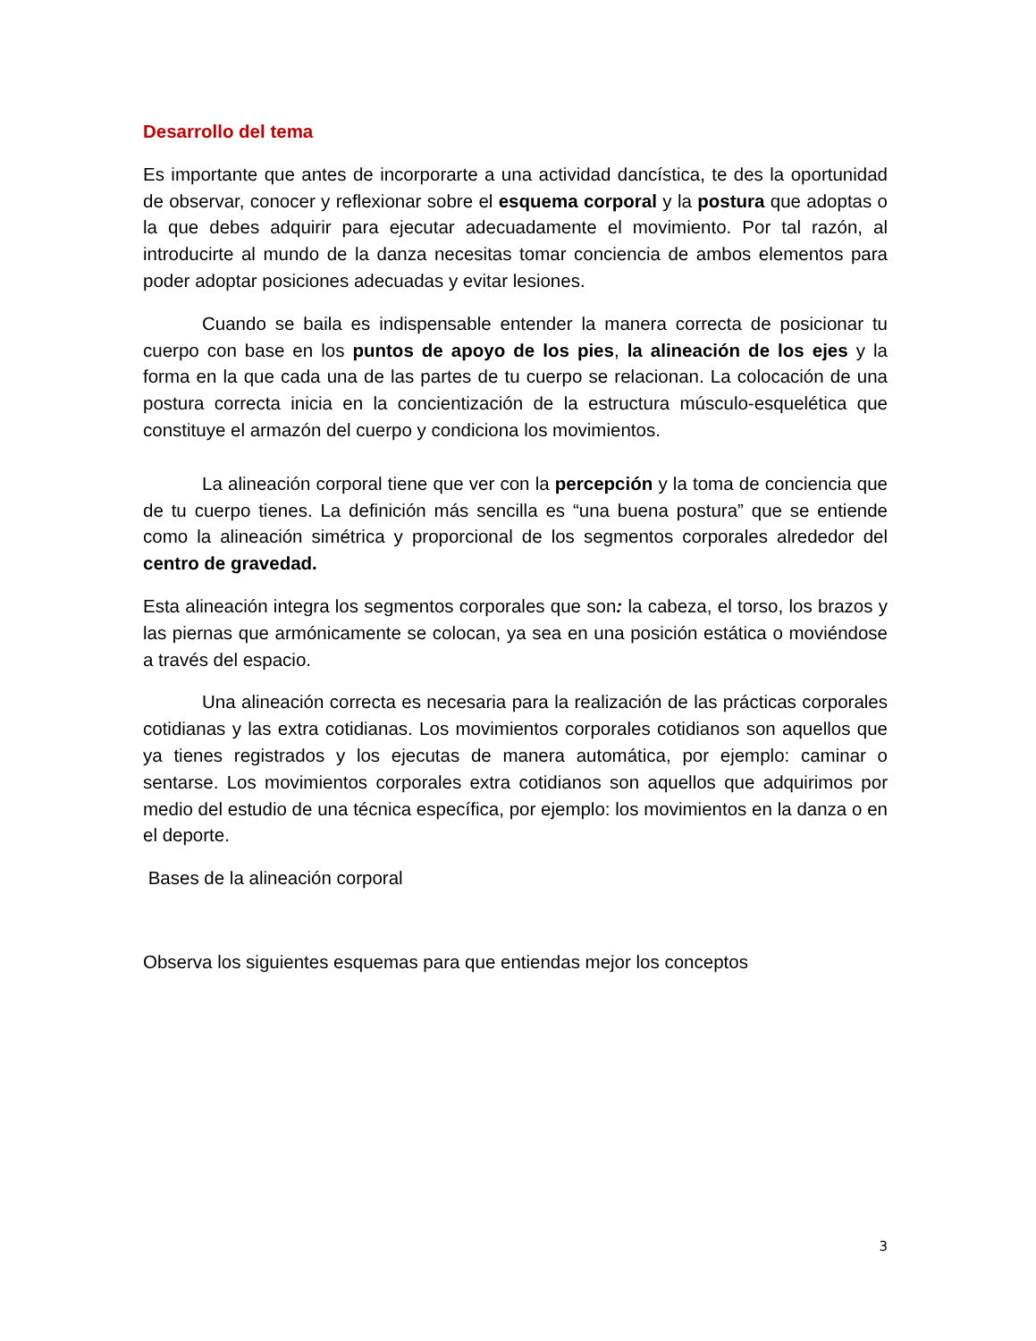Desarrollo del tema
Es importante que antes de incorporarte a una actividad dancística, te des la oportunidad de observar, conocer y reflexionar sobre el esquema corporal y la postura que adoptas o la que debes adquirir para ejecutar adecuadamente el movimiento. Por tal razón, al introducirte al mundo de la danza necesitas tomar conciencia de ambos elementos para poder adoptar posiciones adecuadas y evitar lesiones.
Cuando se baila es indispensable entender la manera correcta de posicionar tu cuerpo con base en los puntos de apoyo de los pies, la alineación de los ejes y la forma en la que cada una de las partes de tu cuerpo se relacionan. La colocación de una postura correcta inicia en la concientización de la estructura músculo-esquelética que constituye el armazón del cuerpo y condiciona los movimientos.
La alineación corporal tiene que ver con la percepción y la toma de conciencia que de tu cuerpo tienes. La definición más sencilla es “una buena postura” que se entiende como la alineación simétrica y proporcional de los segmentos corporales alrededor del centro de gravedad.
Esta alineación integra los segmentos corporales que son: la cabeza, el torso, los brazos y las piernas que armónicamente se colocan, ya sea en una posición estática o moviéndose a través del espacio.
Una alineación correcta es necesaria para la realización de las prácticas corporales cotidianas y las extra cotidianas. Los movimientos corporales cotidianos son aquellos que ya tienes registrados y los ejecutas de manera automática, por ejemplo: caminar o sentarse. Los movimientos corporales extra cotidianos son aquellos que adquirimos por medio del estudio de una técnica específica, por ejemplo: los movimientos en la danza o en el deporte.
Bases de la alineación corporal
Observa los siguientes esquemas para que entiendas mejor los conceptos
3